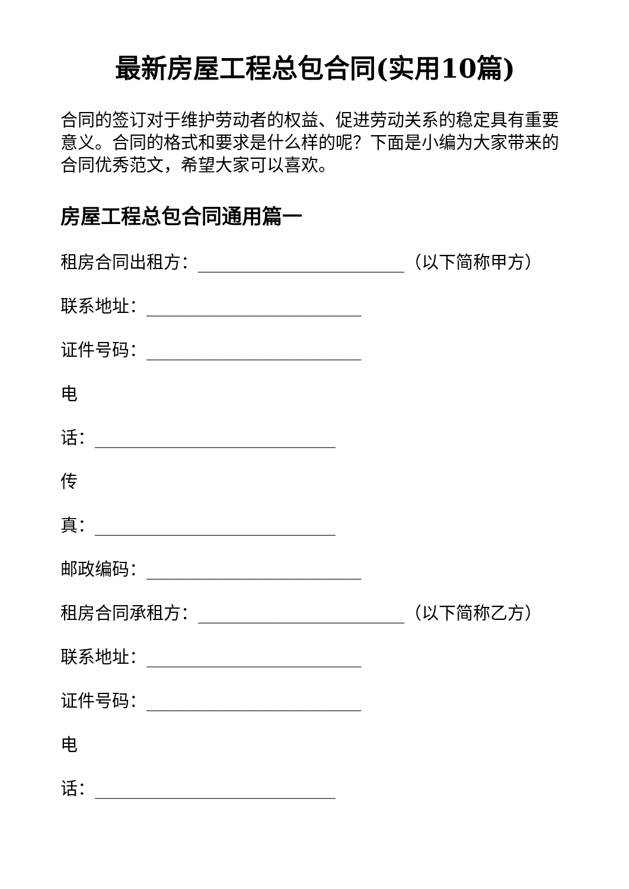最新房屋工程总包合同(实用10篇)
合同的签订对于维护劳动者的权益、促进劳动关系的稳定具有重要意义。合同的格式和要求是什么样的呢？下面是小编为大家带来的合同优秀范文，希望大家可以喜欢。
房屋工程总包合同通用篇一
租房合同出租方：________________________（以下简称甲方）
联系地址：_________________________
证件号码：_________________________
电
话：____________________________
传
真：____________________________
邮政编码：_________________________
租房合同承租方：________________________（以下简称乙方）
联系地址：_________________________
证件号码：_________________________
电
话：____________________________